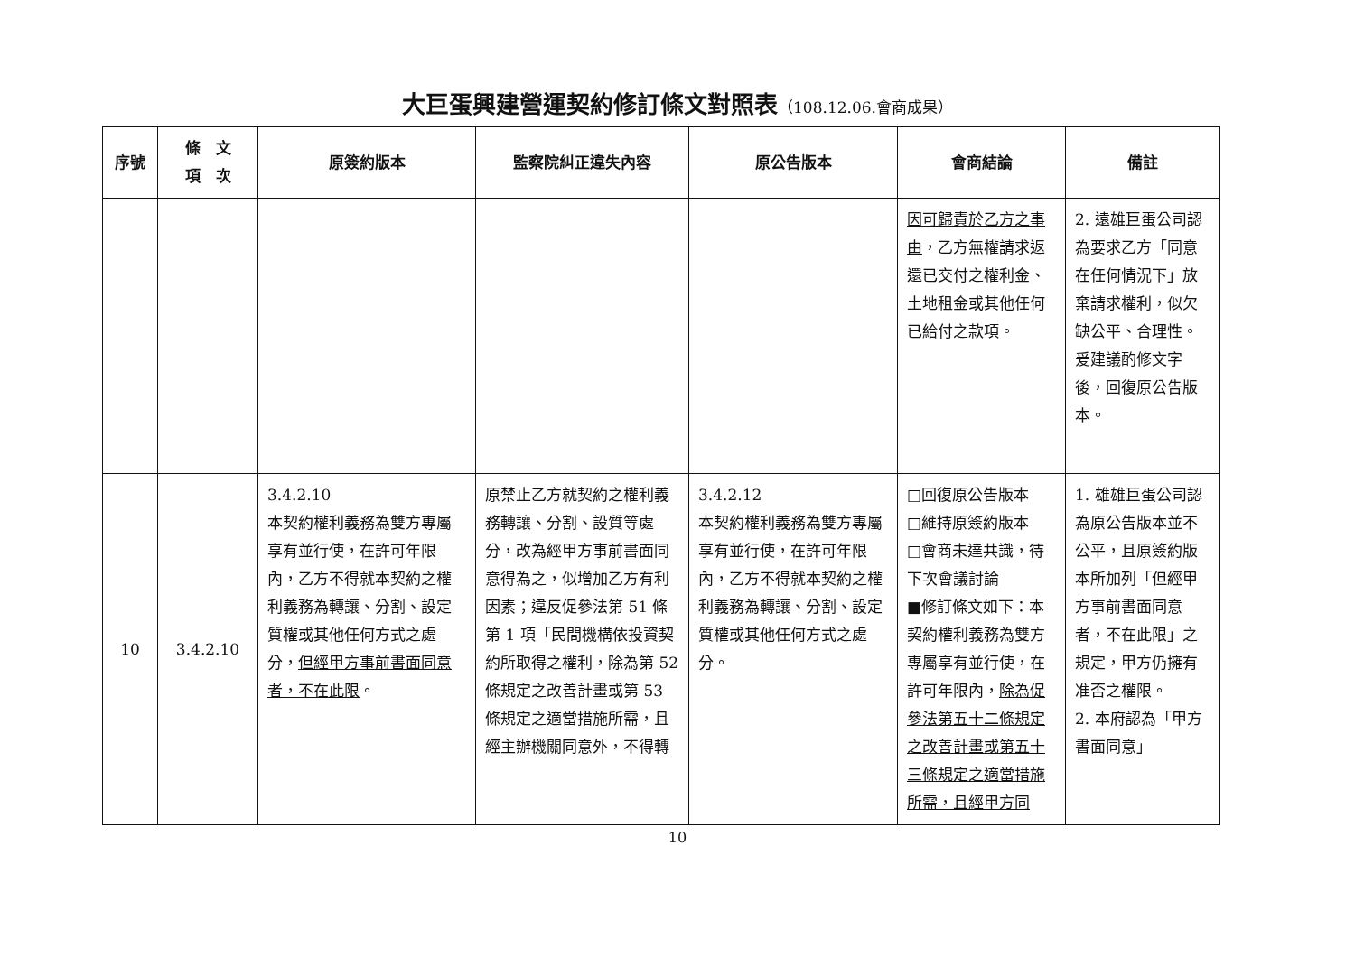大巨蛋興建營運契約修訂條文對照表（108.12.06.會商成果）
| 序號 | 條 文 項 次 | 原簽約版本 | 監察院糾正違失內容 | 原公告版本 | 會商結論 | 備註 |
| --- | --- | --- | --- | --- | --- | --- |
| | | | | | 因可歸責於乙方之事由 ，乙方無權請求返還已交付之權利金、土地租金或其他任何已給付之款項。 | 2. 遠雄巨蛋公司認為要求乙方「同意在任何情況下」放棄請求權利，似欠缺公平、合理性。爰建議酌修文字後，回復原公告版本。 |
| 10 | 3.4.2.10 | 3.4.2.10 本契約權利義務為雙方專屬享有並行使，在許可年限內，乙方不得就本契約之權利義務為轉讓、分割、設定質權或其他任何方式之處分， 但經甲方事前書面同意者，不在此限 。 | 原禁止乙方就契約之權利義務轉讓、分割、設質等處分，改為經甲方事前書面同意得為之，似增加乙方有利因素；違反促參法第 51 條第 1 項「民間機構依投資契約所取得之權利，除為第 52 條規定之改善計畫或第 53 條規定之適當措施所需，且經主辦機關同意外，不得轉 | 3.4.2.12 本契約權利義務為雙方專屬享有並行使，在許可年限內，乙方不得就本契約之權利義務為轉讓、分割、設定質權或其他任何方式之處分。 | □回復原公告版本 □維持原簽約版本 □會商未達共識，待下次會議討論 ■修訂條文如下：本契約權利義務為雙方專屬享有並行使，在許可年限內， 除為促參法第五十二條規定之改善計畫或第五十三條規定之適當措施所需，且經甲方同 | 1. 雄雄巨蛋公司認為原公告版本並不公平，且原簽約版本所加列「但經甲方事前書面同意者，不在此限」之規定，甲方仍擁有准否之權限。 2. 本府認為「甲方書面同意」 |
10